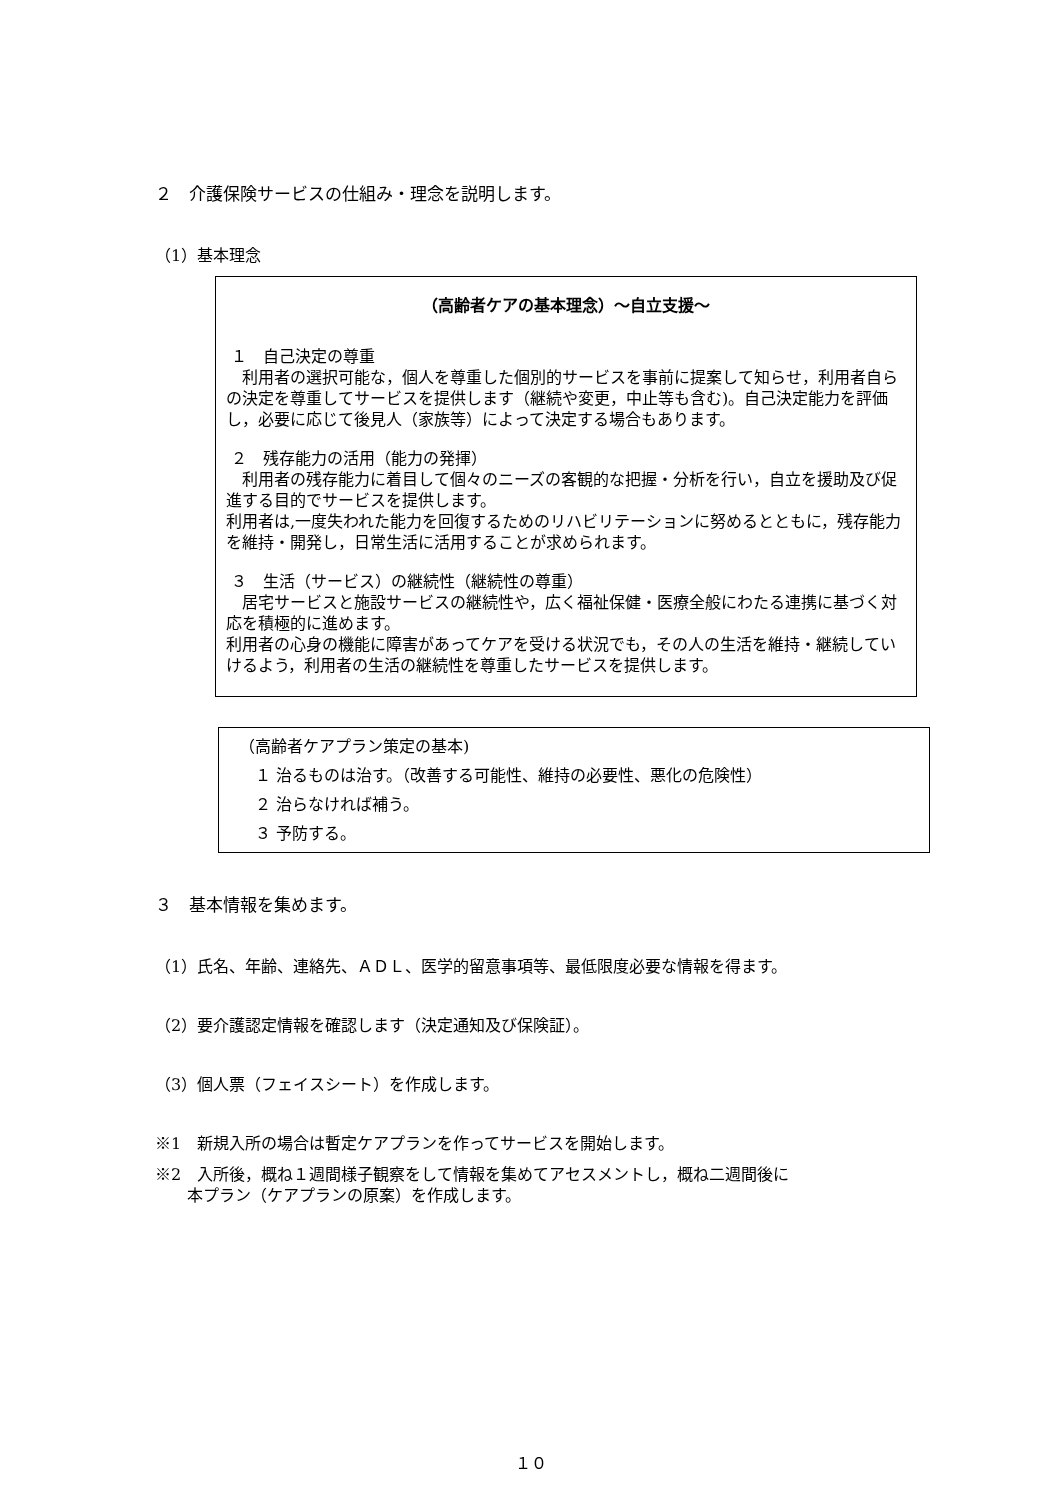２　介護保険サービスの仕組み・理念を説明します。
（1）基本理念
（高齢者ケアの基本理念）～自立支援～
１　自己決定の尊重
　利用者の選択可能な，個人を尊重した個別的サービスを事前に提案して知らせ，利用者自らの決定を尊重してサービスを提供します（継続や変更，中止等も含む)。自己決定能力を評価し，必要に応じて後見人（家族等）によって決定する場合もあります。
２　残存能力の活用（能力の発揮）
　利用者の残存能力に着目して個々のニーズの客観的な把握・分析を行い，自立を援助及び促進する目的でサービスを提供します。
利用者は,一度失われた能力を回復するためのリハビリテーションに努めるとともに，残存能力を維持・開発し，日常生活に活用することが求められます。
３　生活（サービス）の継続性（継続性の尊重）
　居宅サービスと施設サービスの継続性や，広く福祉保健・医療全般にわたる連携に基づく対応を積極的に進めます。
利用者の心身の機能に障害があってケアを受ける状況でも，その人の生活を維持・継続していけるよう，利用者の生活の継続性を尊重したサービスを提供します。
（高齢者ケアプラン策定の基本)
　１ 治るものは治す。（改善する可能性、維持の必要性、悪化の危険性）
　２ 治らなければ補う。
　３ 予防する。
３　基本情報を集めます。
（1）氏名、年齢、連絡先、ＡＤＬ、医学的留意事項等、最低限度必要な情報を得ます。
（2）要介護認定情報を確認します（決定通知及び保険証）。
（3）個人票（フェイスシート）を作成します。
※1　新規入所の場合は暫定ケアプランを作ってサービスを開始します。
※2　入所後，概ね１週間様子観察をして情報を集めてアセスメントし，概ね二週間後に
　　本プラン（ケアプランの原案）を作成します。
１０